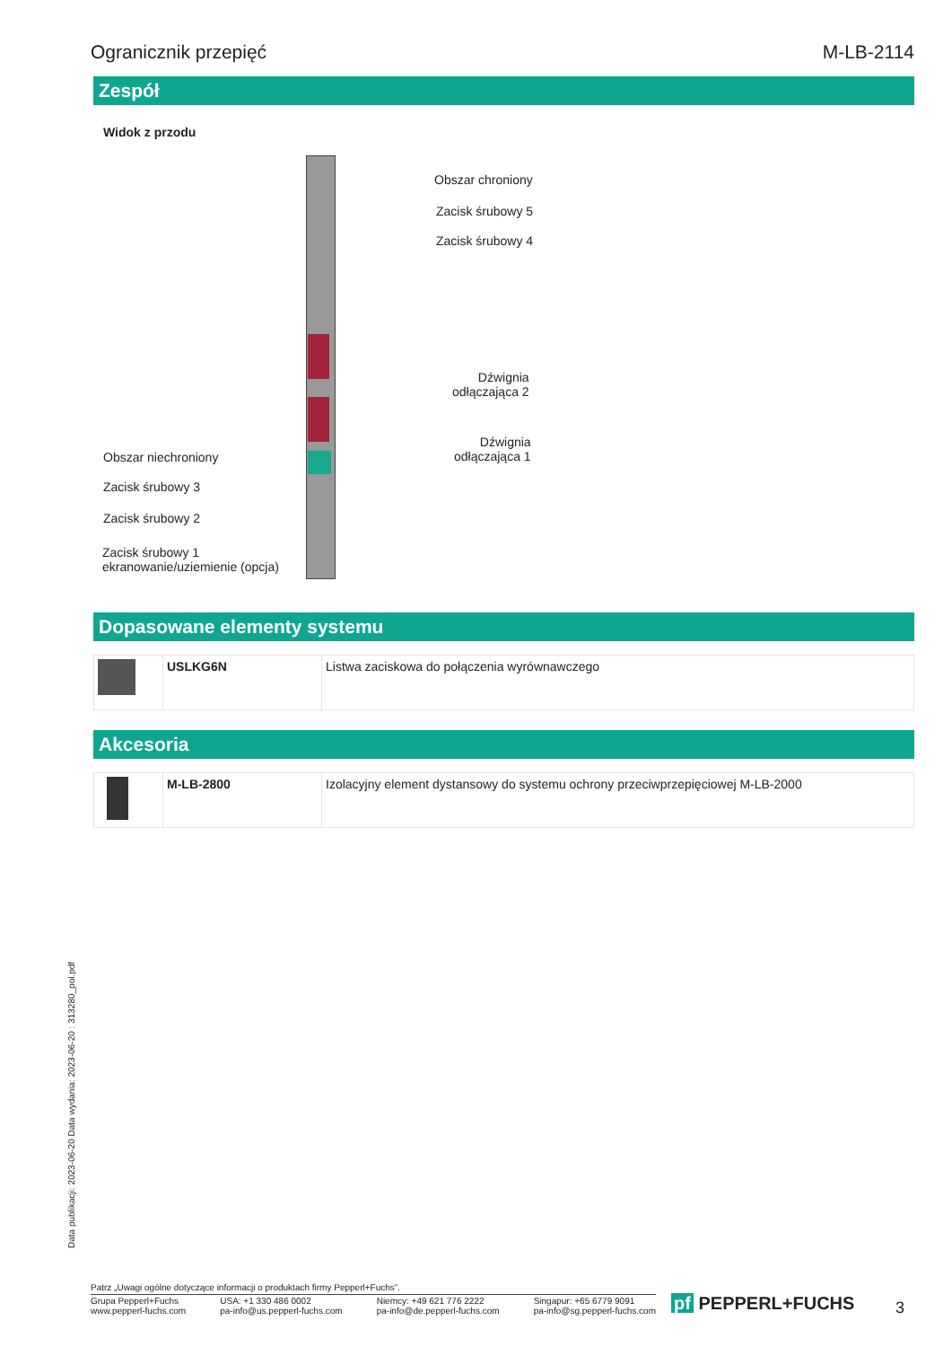Ogranicznik przepięć M-LB-2114
Zespół
Widok z przodu
Obszar chroniony
Zacisk śrubowy 5
Zacisk śrubowy 4
Dźwignia
odłączająca 2
Dźwignia
odłączająca 1
Obszar niechroniony
Zacisk śrubowy 3
Zacisk śrubowy 2
Zacisk śrubowy 1
ekranowanie/uziemienie (opcja)
Dopasowane elementy systemu
| | USLKG6N | Listwa zaciskowa do połączenia wyrównawczego |
Akcesoria
| | M-LB-2800 | Izolacyjny element dystansowy do systemu ochrony przeciwprzepięciowej M-LB-2000 |
Data publikacji: 2023-06-20 Data wydania: 2023-06-20 : 313280_pol.pdf
Patrz „Uwagi ogólne dotyczące informacji o produktach firmy Pepperl+Fuchs”.
Grupa Pepperl+Fuchs
www.pepperl-fuchs.com USA: +1 330 486 0002
pa-info@us.pepperl-fuchs.com Niemcy: +49 621 776 2222
pa-info@de.pepperl-fuchs.com Singapur: +65 6779 9091
pa-info@sg.pepperl-fuchs.com
pf PEPPERL+FUCHS 3